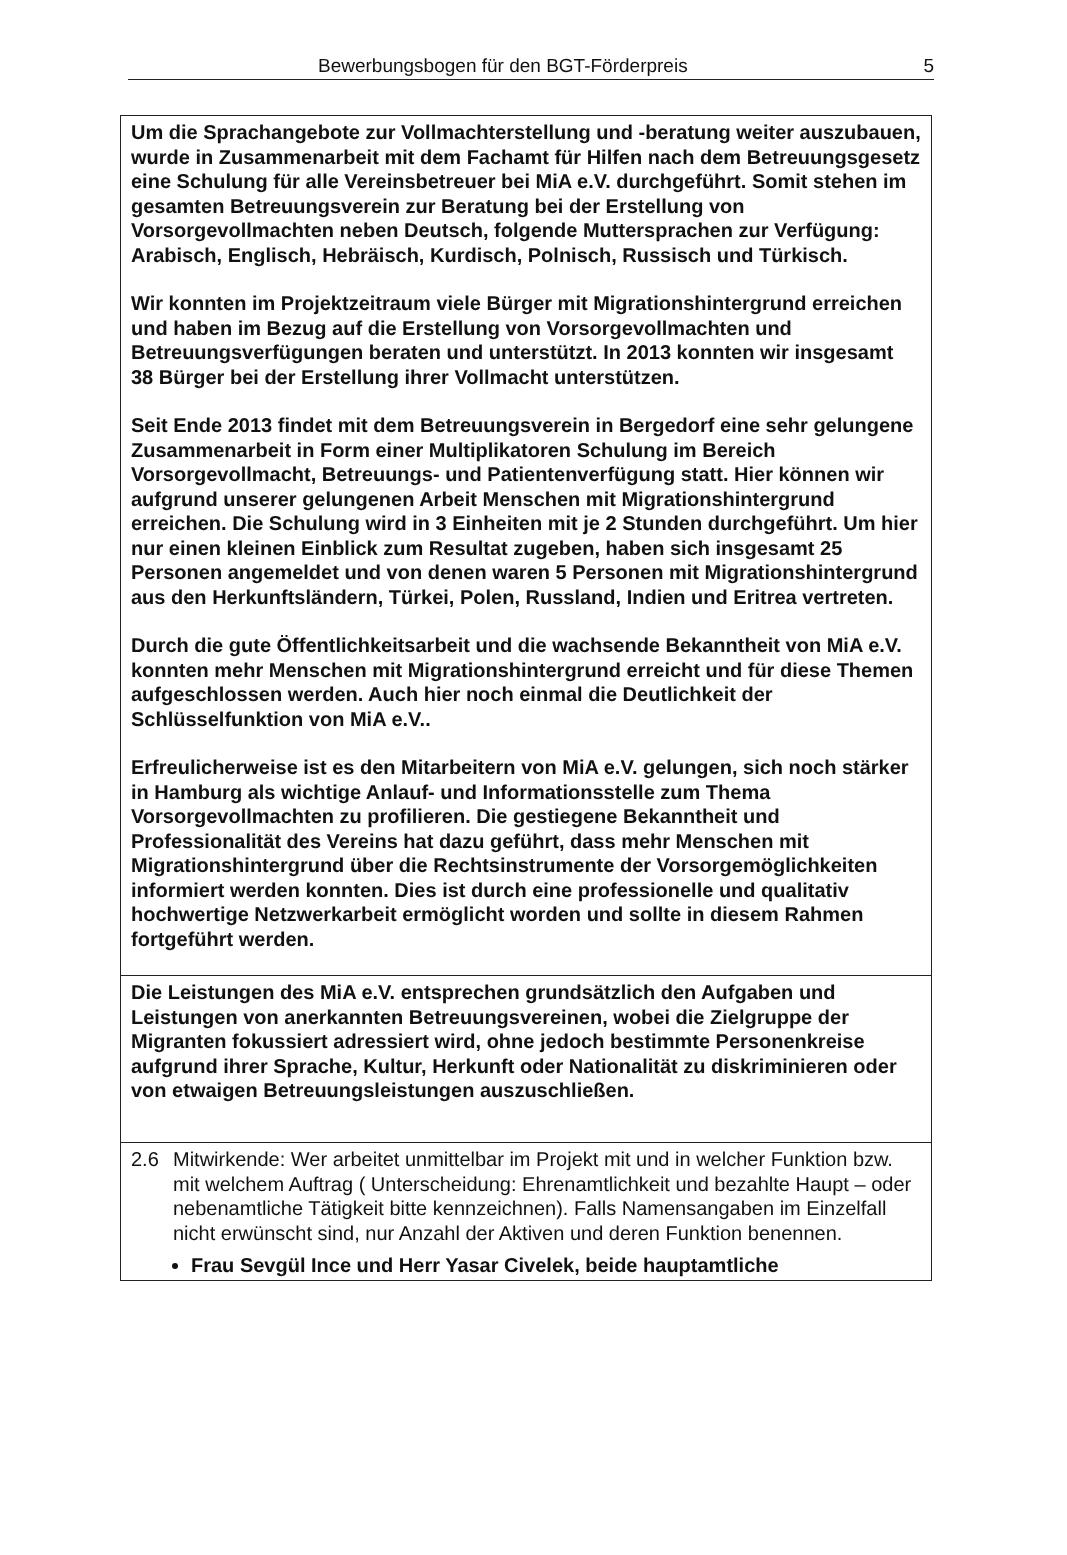Bewerbungsbogen für den BGT-Förderpreis 5
Um die Sprachangebote zur Vollmachterstellung und -beratung weiter auszubauen, wurde in Zusammenarbeit mit dem Fachamt für Hilfen nach dem Betreuungsgesetz eine Schulung für alle Vereinsbetreuer bei MiA e.V. durchgeführt. Somit stehen im gesamten Betreuungsverein zur Beratung bei der Erstellung von Vorsorgevollmachten neben Deutsch, folgende Muttersprachen zur Verfügung: Arabisch, Englisch, Hebräisch, Kurdisch, Polnisch, Russisch und Türkisch.
Wir konnten im Projektzeitraum viele Bürger mit Migrationshintergrund erreichen und haben im Bezug auf die Erstellung von Vorsorgevollmachten und Betreuungsverfügungen beraten und unterstützt. In 2013 konnten wir insgesamt 38 Bürger bei der Erstellung ihrer Vollmacht unterstützen.
Seit Ende 2013 findet mit dem Betreuungsverein in Bergedorf eine sehr gelungene Zusammenarbeit in Form einer Multiplikatoren Schulung im Bereich Vorsorgevollmacht, Betreuungs- und Patientenverfügung statt. Hier können wir aufgrund unserer gelungenen Arbeit Menschen mit Migrationshintergrund erreichen. Die Schulung wird in 3 Einheiten mit je 2 Stunden durchgeführt. Um hier nur einen kleinen Einblick zum Resultat zugeben, haben sich insgesamt 25 Personen angemeldet und von denen waren 5 Personen mit Migrationshintergrund aus den Herkunftsländern, Türkei, Polen, Russland, Indien und Eritrea vertreten.
Durch die gute Öffentlichkeitsarbeit und die wachsende Bekanntheit von MiA e.V. konnten mehr Menschen mit Migrationshintergrund erreicht und für diese Themen aufgeschlossen werden. Auch hier noch einmal die Deutlichkeit der Schlüsselfunktion von MiA e.V..
Erfreulicherweise ist es den Mitarbeitern von MiA e.V. gelungen, sich noch stärker in Hamburg als wichtige Anlauf- und Informationsstelle zum Thema Vorsorgevollmachten zu profilieren. Die gestiegene Bekanntheit und Professionalität des Vereins hat dazu geführt, dass mehr Menschen mit Migrationshintergrund über die Rechtsinstrumente der Vorsorgemöglichkeiten informiert werden konnten. Dies ist durch eine professionelle und qualitativ hochwertige Netzwerkarbeit ermöglicht worden und sollte in diesem Rahmen fortgeführt werden.
Die Leistungen des MiA e.V. entsprechen grundsätzlich den Aufgaben und Leistungen von anerkannten Betreuungsvereinen, wobei die Zielgruppe der Migranten fokussiert adressiert wird, ohne jedoch bestimmte Personenkreise aufgrund ihrer Sprache, Kultur, Herkunft oder Nationalität zu diskriminieren oder von etwaigen Betreuungsleistungen auszuschließen.
2.6 Mitwirkende: Wer arbeitet unmittelbar im Projekt mit und in welcher Funktion bzw. mit welchem Auftrag ( Unterscheidung: Ehrenamtlichkeit und bezahlte Haupt – oder nebenamtliche Tätigkeit bitte kennzeichnen). Falls Namensangaben im Einzelfall nicht erwünscht sind, nur Anzahl der Aktiven und deren Funktion benennen.
Frau Sevgül Ince und Herr Yasar Civelek, beide hauptamtliche